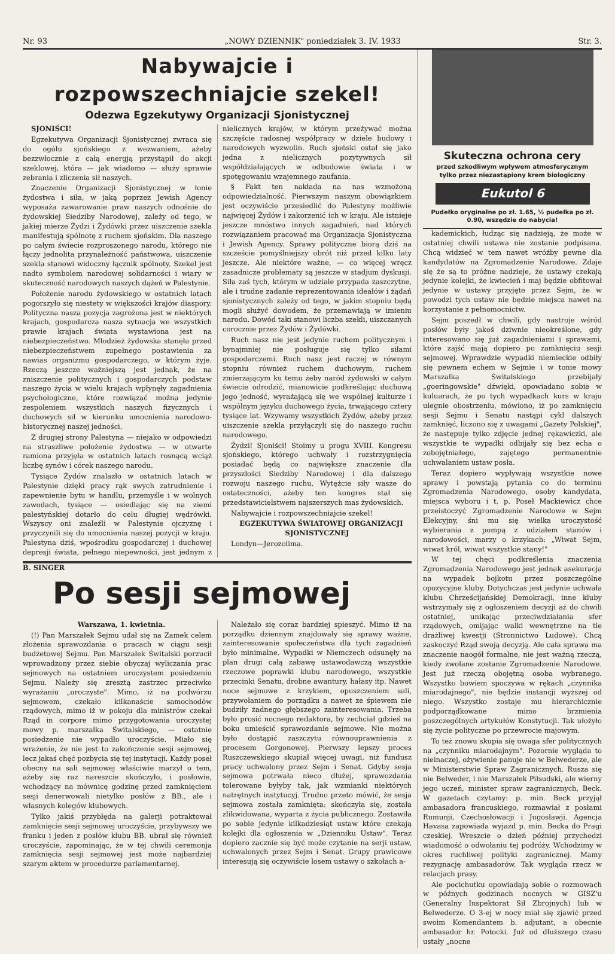Nr. 93 „NOWY DZIENNIK" poniedziałek 3. IV. 1933 Str. 3.
Nabywajcie i rozpowszechniajcie szekel!
Odezwa Egzekutywy Organizacji Sjonistycznej
SJONIŚCI!
Egzekutywa Organizacji Sjonistycznej zwraca się do ogółu sjońskiego z wezwaniem, ażeby bezzwłocznie z całą energją przystąpił do akcji szeklowej, która — jak wiadomo — służy sprawie zebrania i zliczenia sił naszych.
Znaczenie Organizacji Sjonistycznej w łonie żydostwa i siła, w jaką poprzez Jewish Agency wyposaża zawarowanie praw naszych odnośnie do żydowskiej Siedziby Narodowej, zależy od tego, w jakiej mierze Żydzi i Żydówki przez uiszczenie szekla manifestują spólnotę z ruchem sjońskim. Dla naszego po całym świecie rozproszonego narodu, którego nie łączy jednolita przynależność państwowa, uiszczenie szekla stanowi widoczny łącznik spólnoty. Szekel jest nadto symbolem narodowej solidarności i wiary w skuteczność narodowych naszych dążeń w Palestynie.
Położenie narodu żydowskiego w ostatnich latach pogorszyło się niestety w większości krajów diaspory. Polityczna nasza pozycja zagrożona jest w niektórych krajach, gospodarcza nasza sytuacja we wszystkich prawie krajach świata wystawiona jest na niebezpieczeństwo. Młodzież żydowska stanęła przed niebezpieczeństwem zupełnego postawienia za nawias organizmu gospodarczego, w którym żyje. Rzeczą jeszcze ważniejszą jest jednak, że na zniszczenie politycznych i gospodarczych podstaw naszego życia w wielu krajach wpłynęły zagadnienia psychologiczne, które rozwiązać można jedynie zespoleniem wszystkich naszych fizycznych i duchowych sił w kierunku umocnienia narodowo-historycznej naszej jedności.
Z drugiej strony Palestyna — niejako w odpowiedzi na straszliwe położenie żydostwa — w otwarte ramiona przyjęła w ostatnich latach rosnącą wciąż liczbę synów i córek naszego narodu.
Tysiące Żydów znalazło w ostatnich latach w Palestynie dzięki pracy rąk swych zatrudnienie i zapewnienie bytu w handlu, przemyśle i w wolnych zawodach, tysiące — osiedlając się na ziemi palestyńskiej dotarło do celu długiej wędrówki. Wszyscy oni znaleźli w Palestynie ojczyznę i przyczynili się do umocnienia naszej pozycji w kraju. Palestyna dziś, wpośrodku gospodarczej i duchowej depresji świata, pełnego niepewności, jest jednym z nielicznych krajów, w którym przeżywać można szczęście radosnej współpracy w dziele budowy i narodowych wyzwolin. Ruch sjoński ostał się jako jedna z nielicznych pozytywnych sił współdziałających w odbudowie świata i w spotęgowaniu wzajemnego zaufania.
§ Fakt ten nakłada na nas wzmożoną odpowiedzialność. Pierwszym naszym obowiązkiem jest oczywiście przesiedlić do Palestyny możliwie najwięcej Żydów i zakorzenić ich w kraju. Ale istnieje jeszcze mnóstwo innych zagadnień, nad których rozwiązaniem pracować ma Organizacja Sjonistyczna i Jewish Agency. Sprawy polityczne biorą dziś na szczeście pomyślniejszy obrót niż przed kilku laty jeszcze. Ale niektóre ważne, — co więcej wręcz zasadnicze problematy są jeszcze w stadjum dyskusji. Siła zaś tych, którym w udziale przypada zaszczytne, ale i trudne zadanie reprezentowania ideałów i żądań sjonistycznych zależy od tego, w jakim stopniu będą mogli służyć dowodem, że przemawiają w imieniu narodu. Dowód taki stanowi liczba szekli, uiszczanych corocznie przez Żydów i Żydówki.
Ruch nasz nie jest jedynie ruchem politycznym i bynajmniej nie posługuje się tylko siłami gospodarczemi. Ruch nasz jest raczej w równym stopniu również ruchem duchowym, ruchem zmierzającym ku temu żeby naród żydowski w całym świecie odrodzić, mianowicie podkreślając duchową jego jedność, wyrażającą się we wspólnej kulturze i wspólnym języku duchowego życia, trwającego cztery tysiące lat. Wzywamy wszystkich Żydów, ażeby przez uiszczenie szekla przyłączyli się do naszego ruchu narodowego.
Żydzi! Sjoniści! Stoimy u progu XVIII. Kongresu sjońskiego, którego uchwały i rozstrzygnięcia posiadać będą co największe znaczenie dla przyszłości Siedziby Narodowej i dla dalszego rozwoju naszego ruchu. Wytężcie siły wasze do ostateczności, ażeby ten kongres stał się przedstawicielstwem najszerszych mas żydowskich.
Nabywajcie i rozpowszechniajcie szekel!
EGZEKUTYWA ŚWIATOWEJ ORGANIZACJI SJONISTYCZNEJ
Londyn—Jerozolima.
B. SINGER
Po sesji sejmowej
Warszawa, 1. kwietnia.
(!) Pan Marszałek Sejmu udał się na Zamek celem złożenia sprawozdania o pracach w ciągu sesji budżetowej Sejmu. Pan Marszałek Świtalski porzucił wprowadzony przez siebie obyczaj wyliczania prac sejmowych na ostatniem uroczystem posiedzeniu Sejmu. Należy się zresztą zastrzec przeciwko wyrażaniu „uroczyste". Mimo, iż na podwórzu sejmowem, czekało kilkanaście samochodów rządowych, mimo iż w pokoju dla ministrów czekał Rząd in corpore mimo przygotowania uroczystej mowy p. marszałka Świtalskiego, — ostatnie posiedzenie nie wypadło uroczyście. Miało się wrażenie, że nie jest to zakończenie sesji sejmowej, lecz jakaś chęć pozbycia się tej instytucji. Każdy poseł obecny na sali sejmowej właściwie marzył o tem, ażeby się raz nareszcie skończyło, i posłowie, wchodzący na mównicę godzinę przed zamknięciem sesji denerwowali nietylko posłów z BB., ale i własnych kolegów klubowych.
Tylko jakiś przybłęda na galerji potraktował zamknięcie sesji sejmowej uroczyście, przybywszy we franku i jeden z posłów klubu BB. ubrał się również uroczyście, zapominając, że w tej chwili ceremonja zamknięcia sesji sejmowej jest może najbardziej szarym aktem w procedurze parlamentarnej.
Należało się coraz bardziej spieszyć. Mimo iż na porządku dziennym znajdowały się sprawy ważne, zainteresowanie społeczeństwa dla tych zagadnień było minimalne. Wypadki w Niemczech odsunęły na plan drugi całą zabawę ustawodawczą wszystkie rzeczowe poprawki klubu narodowego, wszystkie przecinki Senatu, drobne awantury, hałasy itp. Nawet noce sejmowe z krzykiem, opuszczeniem sali, przywołaniem do porządku a nawet ze śpiewem nie budziły żadnego głębszego zainteresowania. Trzeba było prosić nocnego redaktora, by zechciał gdzieś na boku umieścić sprawozdanie sejmowe. Nie można było dostąpić zaszczytu równouprawnienia z procesem Gorgonowej. Pierwszy lepszy proces Ruszczewskiego skupiał więcej uwagi, niż fundusz pracy uchwalony przez Sejm i Senat. Gdyby sesja sejmowa potrwała nieco dłużej, sprawozdania tolerowane byłyby tak, jak wzmianki niektórych natrętnych instytucyj. Trudno przeto mówić, że sesja sejmowa została zamknięta: skończyła się, została zlikwidowana, wyparta z życia publicznego. Zostawiła po sobie jedynie kilkadziesiąt ustaw które czekają kolejki dla ogłoszenia w „Dzienniku Ustaw". Teraz dopiero zacznie się być może czytanie na serji ustaw, uchwalonych przez Sejm i Senat. Grupy prawicowe interesują się oczywiście losem ustawy o szkołach a-
Skuteczna ochrona cery
przed szkodliwym wpływem atmosferycznym
tylko przez niezastąpiony krem biologiczny
Eukutol 6
Pudełko oryginalne po zł. 1.65, ½ pudełka po zł. 0.90, wszędzie do nabycia!
kademickich, łudząc się nadzieją, że może w ostatniej chwili ustawa nie zostanie podpisana. Chcą widzieć w tem nawet wróżby pewne dla kandydatów na Zgromadzenie Narodowe. Zdaje się że są to próżne nadzieje, że ustawy czekają jedynie kolejki, że kwiecień i maj będzie obfitował jedynie w ustawy przyjęte przez Sejm, że w powodzi tych ustaw nie będzie miejsca nawet na korzystanie z pełnomocnictw.
Sejm poszedł w chwili, gdy nastroje wśród posłów były jakoś dziwnie nieokreślone, gdy interesowano się już zagadnieniami i sprawami, które zajść mają dopiero po zamknięciu sesji sejmowej. Wprawdzie wypadki niemieckie odbiły się pewnem echem w Sejmie i w tonie mowy Marszałka Świtalskiego przebijały „goeringowskie" dźwięki, opowiadano sobie w kuluarach, że po tych wypadkach kurs w kraju ulegnie obostrzeniu, mówiono, iż po zamknięciu sesji Sejmu i Senatu nastąpi cykl dalszych zamknięć, liczono się z uwagami „Gazety Polskiej", że następuje tylko zdjęcie jednej rękawiczki, ale wszystkie te wypadki odbijały się bez echa o zobojętniałego, zajętego permanentnie uchwalaniem ustaw posła.
Teraz dopiero wypływają wszystkie nowe sprawy i powstają pytania co do terminu Zgromadzenia Narodowego, osoby kandydata, miejsca wyboru i t. p. Poseł Mackiewicz chce przeistoczyć Zgromadzenie Narodowe w Sejm Elekcyjny, śni mu się wielka uroczystość wybierania z pompą z udziałem stanów i narodowości, marzy o krzykach: „Wiwat Sejm, wiwat król, wiwat wszystkie stany!"
W tej chęci podkreślenia znaczenia Zgromadzenia Narodowego jest jednak asekuracja na wypadek bojkotu przez poszczególne opozycyjne kluby. Dotychczas jest jedynie uchwała klubu Chrześcijańskiej Demokracji, inne kluby wstrzymały się z ogłoszeniem decyzji aż do chwili ostatniej, unikając przeciwdziałania sfer rządowych, omijając walki wewnętrzne na tle drażliwej kwestji (Stronnictwo Ludowe). Chcą zaskoczyć Rząd swoją decyzją. Ale cała sprawa ma znaczenie naogół formalne, nie jest ważną rzeczą, kiedy zwołane zostanie Zgromadzenie Narodowe. Jest już rzeczą obojętną osoba wybranego. Wszystko bowiem spoczywa w rękach „czynnika miarodajnego", nie będzie instancji wyższej od niego. Wszystko zostaje mu hierarchicznie podporządkowane mimo brzmienia poszczególnych artykułów Konstytucji. Tak ułożyło się życie polityczne po przewrocie majowym.
To też znowu skupia się uwaga sfer politycznych na „czynniku miarodajnym". Pozornie wygląda to nieinaczej, ożywienie panuje nie w Belwederze, ale w Ministerstwie Spraw Zagranicznych. Rusza się nie Belweder, i nie Marszałek Piłsudski, ale wierny jego uczeń, minister spraw zagranicznych, Beck. W gazetach czytamy: p. min. Beck przyjął ambasadora francuskiego, rozmawiał z posłami Rumunji, Czechosłowacji i Jugosławji. Agencja Havasa zapowiada wyjazd p. min. Becka do Pragi czeskiej. Wreszcie o dzień później przychodzi wiadomość o odwołaniu tej podróży. Wchodzimy w okres ruchliwej polityki zagranicznej. Mamy rezygnację ambasadorów. Tak wygląda rzecz w relacjach prasy.
Ale pocichutku opowiadają sobie o rozmowach w późnych godzinach nocnych w GISZ'u (Generalny Inspektorat Sił Zbrojnych) lub w Belwederze. O 3-ej w nocy miał się zjawić przed swoim Komendantem b. adjutant, a obecnie ambasador hr. Potocki. Już od dłuższego czasu ustały „nocne